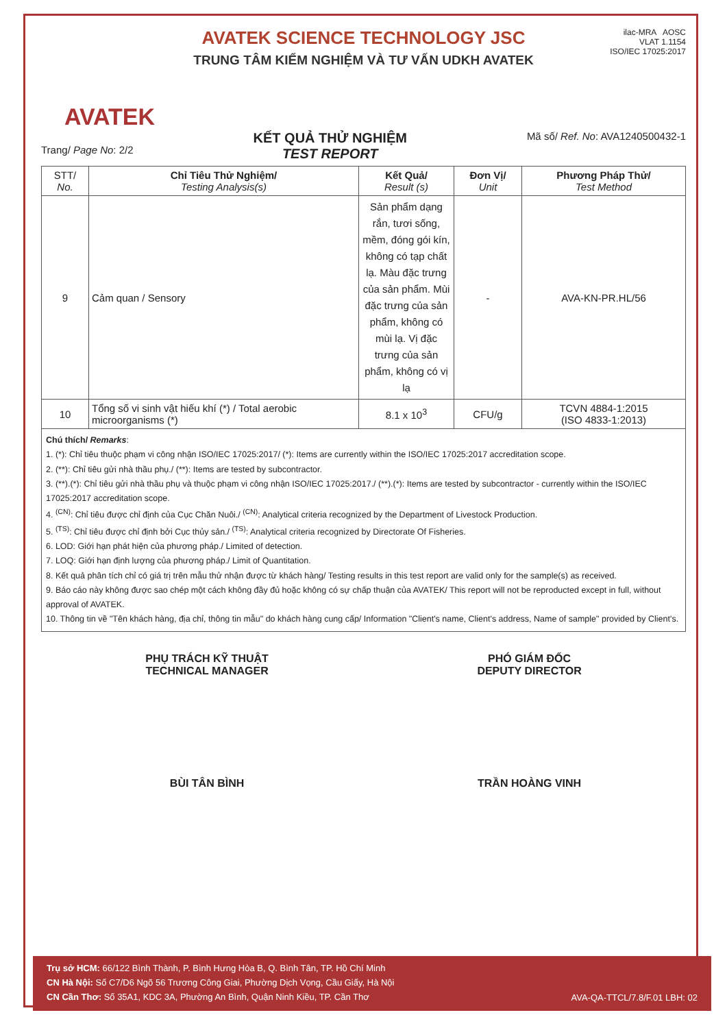AVATEK
AVATEK SCIENCE TECHNOLOGY JSC
TRUNG TÂM KIỂM NGHIỆM VÀ TƯ VẤN UDKH AVATEK
ilac-MRA AOSC
VLAT 1.1154
ISO/IEC 17025:2017
Trang/ Page No: 2/2
KẾT QUẢ THỬ NGHIỆM
TEST REPORT
Mã số/ Ref. No: AVA1240500432-1
| STT/ No. | Chỉ Tiêu Thử Nghiệm/ Testing Analysis(s) | Kết Quả/ Result (s) | Đơn Vị/ Unit | Phương Pháp Thử/ Test Method |
| --- | --- | --- | --- | --- |
| 9 | Cảm quan / Sensory | Sản phẩm dạng rắn, tươi sống, mềm, đóng gói kín, không có tạp chất lạ. Màu đặc trưng của sản phẩm. Mùi đặc trưng của sản phẩm, không có mùi lạ. Vị đặc trưng của sản phẩm, không có vị lạ | - | AVA-KN-PR.HL/56 |
| 10 | Tổng số vi sinh vật hiếu khí (*) / Total aerobic microorganisms (*) | 8.1 x 10<sup>3</sup> | CFU/g | TCVN 4884-1:2015 (ISO 4833-1:2013) |
Chú thích/ Remarks:
1. (*): Chỉ tiêu thuộc phạm vi công nhận ISO/IEC 17025:2017/ (*): Items are currently within the ISO/IEC 17025:2017 accreditation scope.
2. (**): Chỉ tiêu gửi nhà thầu phụ./ (**): Items are tested by subcontractor.
3. (**).(*): Chỉ tiêu gửi nhà thầu phụ và thuộc phạm vi công nhận ISO/IEC 17025:2017./ (**).(*): Items are tested by subcontractor - currently within the ISO/IEC 17025:2017 accreditation scope.
4. <sup>(CN)</sup>: Chỉ tiêu được chỉ định của Cục Chăn Nuôi./ <sup>(CN)</sup>: Analytical criteria recognized by the Department of Livestock Production.
5. <sup>(TS)</sup>: Chỉ tiêu được chỉ định bởi Cục thủy sản./ <sup>(TS)</sup>: Analytical criteria recognized by Directorate Of Fisheries.
6. LOD: Giới hạn phát hiện của phương pháp./ Limited of detection.
7. LOQ: Giới hạn định lượng của phương pháp./ Limit of Quantitation.
8. Kết quả phân tích chỉ có giá trị trên mẫu thử nhận được từ khách hàng/ Testing results in this test report are valid only for the sample(s) as received.
9. Báo cáo này không được sao chép một cách không đầy đủ hoặc không có sự chấp thuận của AVATEK/ This report will not be reproducted except in full, without approval of AVATEK.
10. Thông tin về "Tên khách hàng, địa chỉ, thông tin mẫu" do khách hàng cung cấp/ Information "Client's name, Client's address, Name of sample" provided by Client's.
PHỤ TRÁCH KỸ THUẬT
TECHNICAL MANAGER
BÙI TÂN BÌNH
PHÓ GIÁM ĐỐC
DEPUTY DIRECTOR
TRẦN HOÀNG VINH
Trụ sở HCM: 66/122 Bình Thành, P. Bình Hưng Hòa B, Q. Bình Tân, TP. Hồ Chí Minh
CN Hà Nội: Số C7/D6 Ngõ 56 Trương Công Giai, Phường Dịch Vọng, Cầu Giấy, Hà Nội
CN Cần Thơ: Số 35A1, KDC 3A, Phường An Bình, Quận Ninh Kiều, TP. Cần Thơ
AVA-QA-TTCL/7.8/F.01 LBH: 02